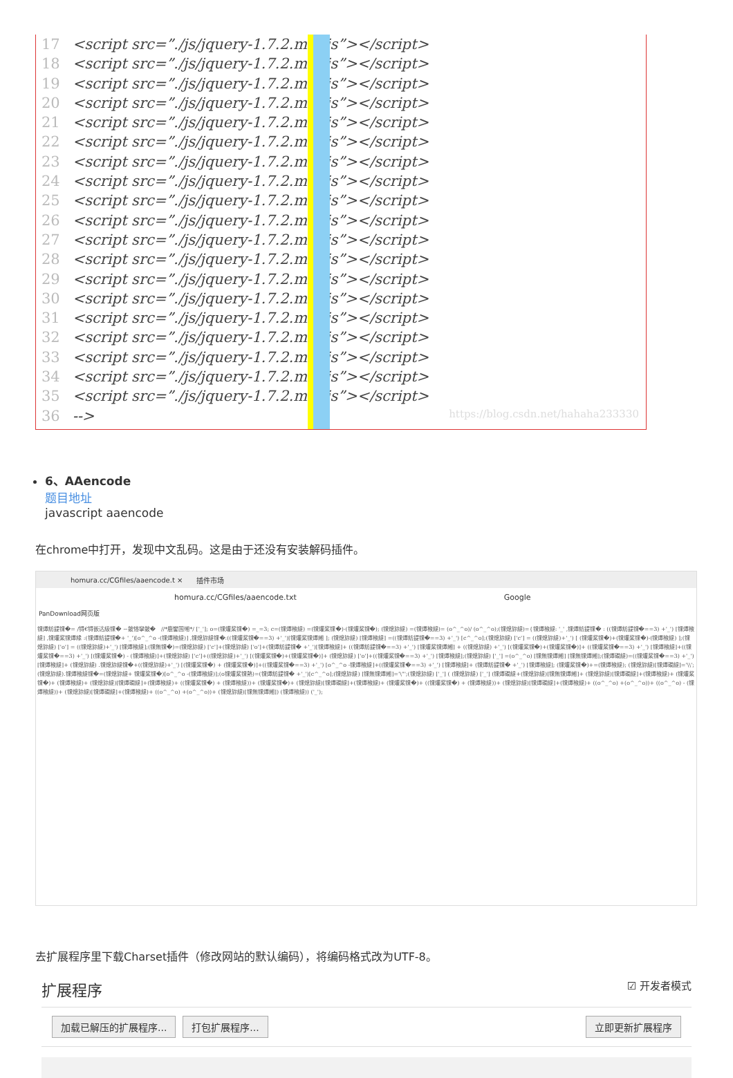17 <script src=”./js/jquery-1.7.2.min.js”></script>
18 <script src=”./js/jquery-1.7.2.min.js”></script>
19 <script src=”./js/jquery-1.7.2.min.js”></script>
20 <script src=”./js/jquery-1.7.2.min.js”></script>
21 <script src=”./js/jquery-1.7.2.min.js”></script>
22 <script src=”./js/jquery-1.7.2.min.js”></script>
23 <script src=”./js/jquery-1.7.2.min.js”></script>
24 <script src=”./js/jquery-1.7.2.min.js”></script>
25 <script src=”./js/jquery-1.7.2.min.js”></script>
26 <script src=”./js/jquery-1.7.2.min.js”></script>
27 <script src=”./js/jquery-1.7.2.min.js”></script>
28 <script src=”./js/jquery-1.7.2.min.js”></script>
29 <script src=”./js/jquery-1.7.2.min.js”></script>
30 <script src=”./js/jquery-1.7.2.min.js”></script>
31 <script src=”./js/jquery-1.7.2.min.js”></script>
32 <script src=”./js/jquery-1.7.2.min.js”></script>
33 <script src=”./js/jquery-1.7.2.min.js”></script>
34 <script src=”./js/jquery-1.7.2.min.js”></script>
35 <script src=”./js/jquery-1.7.2.min.js”></script>
36 -->
https://blog.csdn.net/hahaha233330
6、AAencode
题目地址
javascript aaencode
在chrome中打开，发现中文乱码。这是由于还没有安装解码插件。
homura.cc/CGfiles/aaencode.t × 插件市场
homura.cc/CGfiles/aaencode.txt Google
PanDownload网页版
锞燂紡鍉锞�= /锝€锝嵌达級锞� ~鈹悋攣鈹�　//*鹿鐢国缃*/ ['_']; o=(锞爟桨锞�) =_=3; c=(锞燂棭緹) =(锞爟桨锞�)-(锞爟桨锞�); (锞熄旀緹) =(锞燂棭緹)= (o^_^o)/ (o^_^o);(锞熄旀緹)={锞燂棭緹: '_' ,锞燂紡鍉锞� : ((锞燂紡鍉锞�==3) +'_') [锞燂棭緹] ,锞爟桨锞燂緣 :(锞燂紡鍉锞�+ '_')[o^_^o -(锞燂棭緹)] ,锞熄旀緹锞�:((锞爟桨锞�==3) +'_')[锞爟桨锞燂緗 ]; (锞熄旀緹) [锞燂棭緹] =((锞燂紡鍉锞�==3) +'_') [c^_^o];(锞熄旀緹) ['c'] = ((锞熄旀緹)+'_') [ (锞爟桨锞�)+(锞爟桨锞�)-(锞燂棭緹) ];(锞熄旀緹) ['o'] = ((锞熄旀緹)+'_') [锞燂棭緹];(锞無锞�)=(锞熄旀緹) ['c']+(锞熄旀緹) ['o']+(锞燂紡鍉锞� +'_')[锞燂棭緹]+ ((锞燂紡鍉锞�==3) +'_') [锞爟桨锞燂緗] + ((锞熄旀緹) +'_') [(锞爟桨锞�)+(锞爟桨锞�)]+ ((锞爟桨锞�==3) +'_') [锞燂棭緹]+((锞爟桨锞�==3) +'_') [(锞爟桨锞�) - (锞燂棭緹)]+(锞熄旀緹) ['c']+((锞熄旀緹)+'_') [(锞爟桨锞�)+(锞爟桨锞�)]+ (锞熄旀緹) ['o']+((锞爟桨锞�==3) +'_') [锞燂棭緹];(锞熄旀緹) ['_'] =(o^_^o) [锞無锞燂緗] [锞無锞燂緗];(锞燂礀緹)=((锞爟桨锞�==3) +'_') [锞燂棭緹]+ (锞熄旀緹) .锞熄旀緹锞�+((锞熄旀緹)+'_') [(锞爟桨锞�) + (锞爟桨锞�)]+((锞爟桨锞�==3) +'_') [o^_^o -锞燂棭緹]+((锞爟桨锞�==3) +'_') [锞燂棭緹]+ (锞燂紡鍉锞� +'_') [锞燂棭緹]; (锞爟桨锞�)+=(锞燂棭緹); (锞熄旀緹)[锞燂礀緹]='\\'; (锞熄旀緹).锞燂棭緹锞�=(锞熄旀緹+ 锞爟桨锞�)[o^_^o -(锞燂棭緹)];(o锞爟桨锞熱)=(锞燂紡鍉锞� +'_')[c^_^o];(锞熄旀緹) [锞無锞燂緗]='\"';(锞熄旀緹) ['_'] ( (锞熄旀緹) ['_'] (锞燂礀緹+(锞熄旀緹)[锞無锞燂緗]+ (锞熄旀緹)[锞燂礀緹]+(锞燂棭緹)+ (锞爟桨锞�)+ (锞燂棭緹)+ (锞熄旀緹)[锞燂礀緹]+(锞燂棭緹)+ ((锞爟桨锞�) + (锞燂棭緹))+ (锞爟桨锞�)+ (锞熄旀緹)[锞燂礀緹]+(锞燂棭緹)+ (锞爟桨锞�)+ ((锞爟桨锞�) + (锞燂棭緹))+ (锞熄旀緹)[锞燂礀緹]+(锞燂棭緹)+ ((o^_^o) +(o^_^o))+ ((o^_^o) - (锞燂棭緹))+ (锞熄旀緹)[锞燂礀緹]+(锞燂棭緹)+ ((o^_^o) +(o^_^o))+ (锞熄旀緹)[锞無锞燂緗]) (锞燂棭緹)) ('_');
去扩展程序里下载Charset插件（修改网站的默认编码），将编码格式改为UTF-8。
扩展程序 ☑ 开发者模式
加载已解压的扩展程序... 打包扩展程序... 立即更新扩展程序